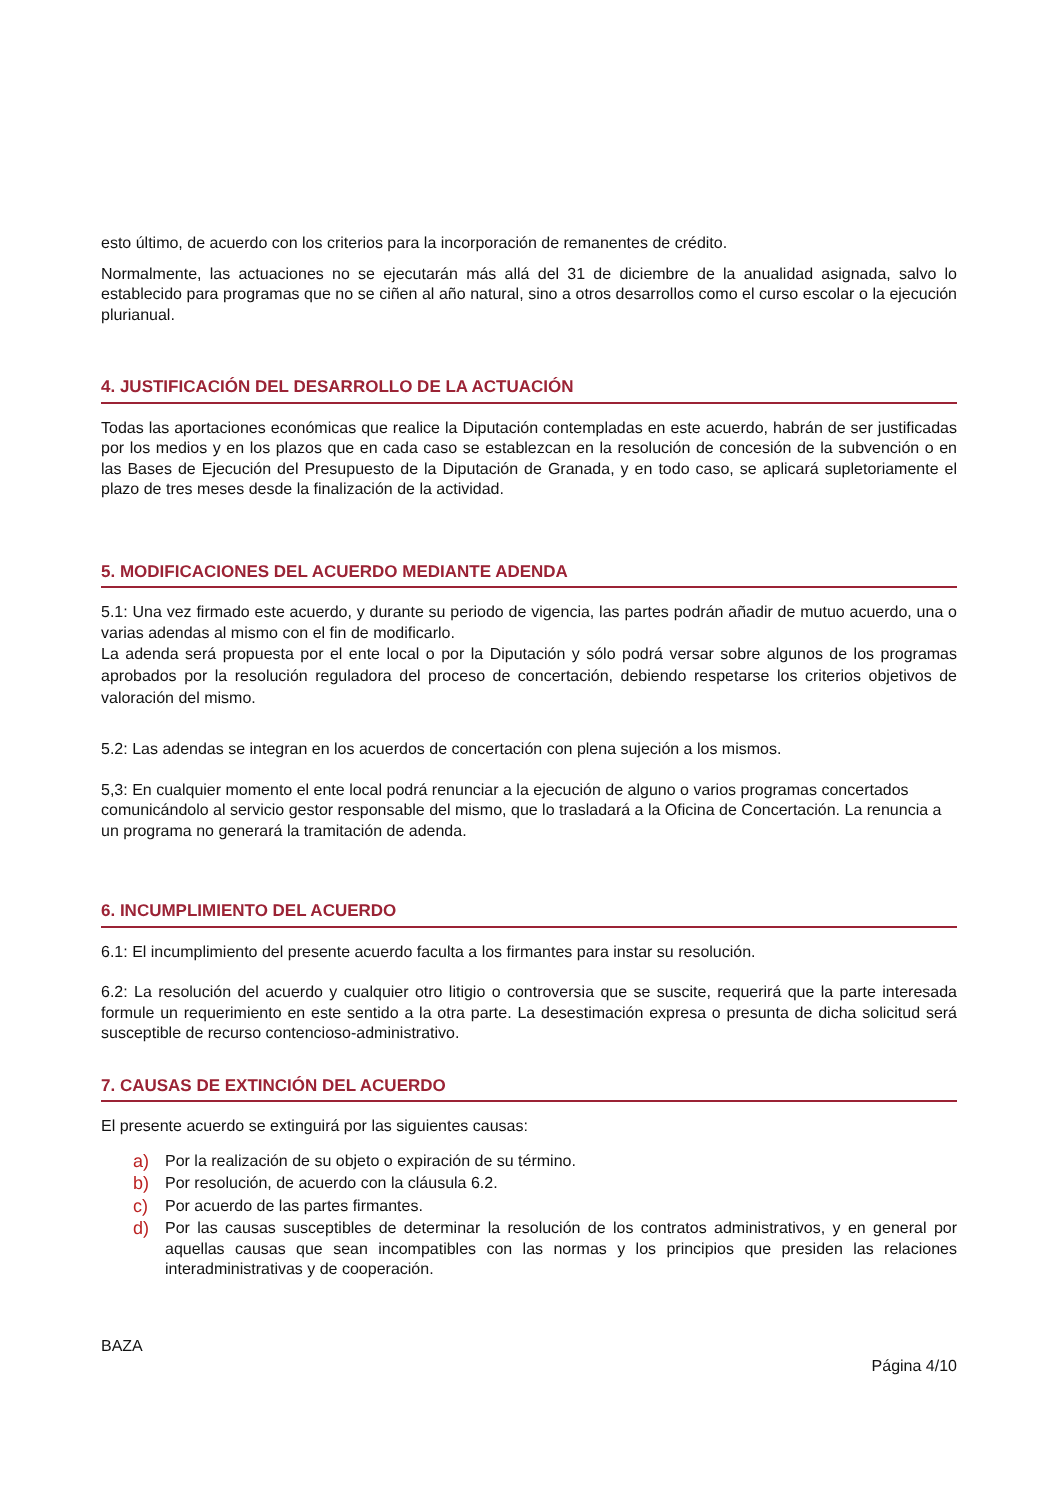esto último, de acuerdo con los criterios para la incorporación de remanentes de crédito.
Normalmente, las actuaciones no se ejecutarán más allá del 31 de diciembre de la anualidad asignada, salvo lo establecido para programas que no se ciñen al año natural, sino a otros desarrollos como el curso escolar o la ejecución plurianual.
4. JUSTIFICACIÓN DEL DESARROLLO DE LA ACTUACIÓN
Todas las aportaciones económicas que realice la Diputación contempladas en este acuerdo, habrán de ser justificadas por los medios y en los plazos que en cada caso se establezcan en la resolución de concesión de la subvención o en las Bases de Ejecución del Presupuesto de la Diputación de Granada, y en todo caso, se aplicará supletoriamente el plazo de tres meses desde la finalización de la actividad.
5. MODIFICACIONES DEL ACUERDO MEDIANTE ADENDA
5.1: Una vez firmado este acuerdo, y durante su periodo de vigencia, las partes podrán añadir de mutuo acuerdo, una o varias adendas al mismo con el fin de modificarlo.
La adenda será propuesta por el ente local o por la Diputación y sólo podrá versar sobre algunos de los programas aprobados por la resolución reguladora del proceso de concertación, debiendo respetarse los criterios objetivos de valoración del mismo.
5.2: Las adendas se integran en los acuerdos de concertación con plena sujeción a los mismos.
5,3: En cualquier momento el ente local podrá renunciar a la ejecución de alguno o varios programas concertados comunicándolo al servicio gestor responsable del mismo, que lo trasladará a la Oficina de Concertación. La renuncia a un programa no generará la tramitación de adenda.
6. INCUMPLIMIENTO DEL ACUERDO
6.1: El incumplimiento del presente acuerdo faculta a los firmantes para instar su resolución.
6.2: La resolución del acuerdo y cualquier otro litigio o controversia que se suscite, requerirá que la parte interesada formule un requerimiento en este sentido a la otra parte. La desestimación expresa o presunta de dicha solicitud será susceptible de recurso contencioso-administrativo.
7. CAUSAS DE EXTINCIÓN DEL ACUERDO
El presente acuerdo se extinguirá por las siguientes causas:
a) Por la realización de su objeto o expiración de su término.
b) Por resolución, de acuerdo con la cláusula 6.2.
c) Por acuerdo de las partes firmantes.
d) Por las causas susceptibles de determinar la resolución de los contratos administrativos, y en general por aquellas causas que sean incompatibles con las normas y los principios que presiden las relaciones interadministrativas y de cooperación.
BAZA
Página 4/10